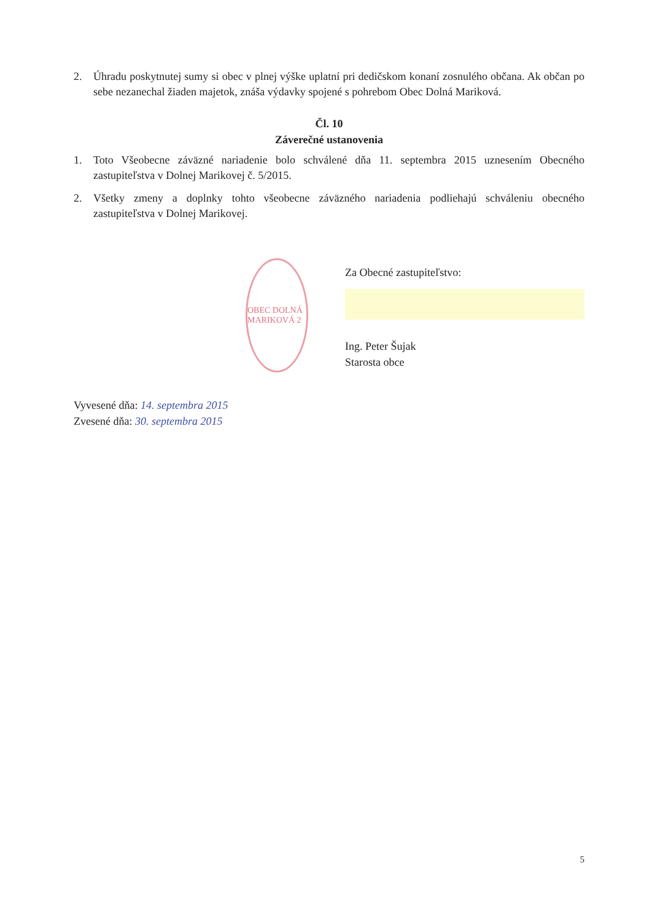2. Úhradu poskytnutej sumy si obec v plnej výške uplatní pri dedičskom konaní zosnulého občana. Ak občan po sebe nezanechal žiaden majetok, znáša výdavky spojené s pohrebom Obec Dolná Mariková.
Čl. 10
Záverečné ustanovenia
1. Toto Všeobecne záväzné nariadenie bolo schválené dňa 11. septembra 2015 uznesením Obecného zastupiteľstva v Dolnej Marikovej č. 5/2015.
2. Všetky zmeny a doplnky tohto všeobecne záväzného nariadenia podliehajú schváleniu obecného zastupiteľstva v Dolnej Marikovej.
OBEC DOLNÁ MARIKOVÁ 2
Za Obecné zastupiteľstvo:
Ing. Peter Šujak
Starosta obce
Vyvesené dňa: 14. septembra 2015
Zvesené dňa: 30. septembra 2015
5